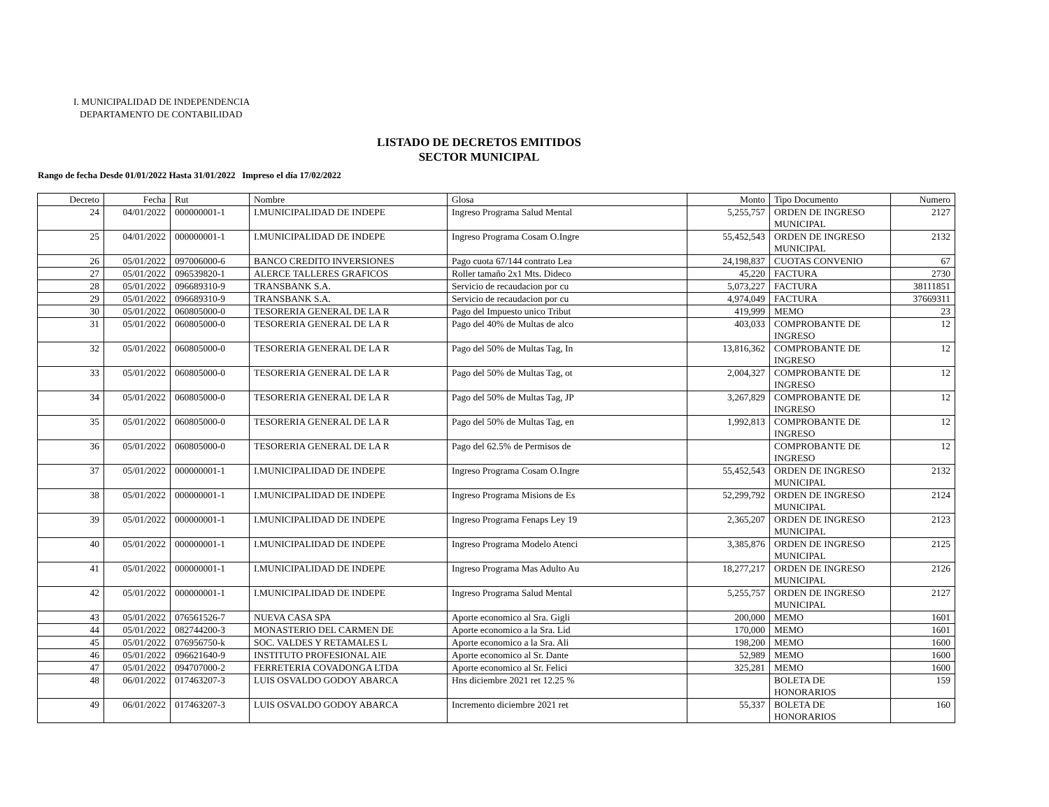I. MUNICIPALIDAD DE INDEPENDENCIA
DEPARTAMENTO DE CONTABILIDAD
LISTADO DE DECRETOS EMITIDOS
SECTOR MUNICIPAL
Rango de fecha Desde 01/01/2022 Hasta 31/01/2022 Impreso el día 17/02/2022
| Decreto | Fecha | Rut | Nombre | Glosa | Monto | Tipo Documento | Numero |
| --- | --- | --- | --- | --- | --- | --- | --- |
| 24 | 04/01/2022 | 000000001-1 | I.MUNICIPALIDAD DE INDEPE | Ingreso Programa Salud Mental | 5,255,757 | ORDEN DE INGRESO MUNICIPAL | 2127 |
| 25 | 04/01/2022 | 000000001-1 | I.MUNICIPALIDAD DE INDEPE | Ingreso Programa Cosam O.Ingre | 55,452,543 | ORDEN DE INGRESO MUNICIPAL | 2132 |
| 26 | 05/01/2022 | 097006000-6 | BANCO CREDITO INVERSIONES | Pago cuota 67/144 contrato Lea | 24,198,837 | CUOTAS CONVENIO | 67 |
| 27 | 05/01/2022 | 096539820-1 | ALERCE TALLERES GRAFICOS | Roller tamaño 2x1 Mts. Dideco | 45,220 | FACTURA | 2730 |
| 28 | 05/01/2022 | 096689310-9 | TRANSBANK S.A. | Servicio de recaudacion por cu | 5,073,227 | FACTURA | 38111851 |
| 29 | 05/01/2022 | 096689310-9 | TRANSBANK S.A. | Servicio de recaudacion por cu | 4,974,049 | FACTURA | 37669311 |
| 30 | 05/01/2022 | 060805000-0 | TESORERIA GENERAL DE LA R | Pago del Impuesto unico Tribut | 419,999 | MEMO | 23 |
| 31 | 05/01/2022 | 060805000-0 | TESORERIA GENERAL DE LA R | Pago del 40% de Multas de alco | 403,033 | COMPROBANTE DE INGRESO | 12 |
| 32 | 05/01/2022 | 060805000-0 | TESORERIA GENERAL DE LA R | Pago del 50% de Multas Tag, In | 13,816,362 | COMPROBANTE DE INGRESO | 12 |
| 33 | 05/01/2022 | 060805000-0 | TESORERIA GENERAL DE LA R | Pago del 50% de Multas Tag, ot | 2,004,327 | COMPROBANTE DE INGRESO | 12 |
| 34 | 05/01/2022 | 060805000-0 | TESORERIA GENERAL DE LA R | Pago del 50% de Multas Tag, JP | 3,267,829 | COMPROBANTE DE INGRESO | 12 |
| 35 | 05/01/2022 | 060805000-0 | TESORERIA GENERAL DE LA R | Pago del 50% de Multas Tag, en | 1,992,813 | COMPROBANTE DE INGRESO | 12 |
| 36 | 05/01/2022 | 060805000-0 | TESORERIA GENERAL DE LA R | Pago del 62.5% de Permisos de | | COMPROBANTE DE INGRESO | 12 |
| 37 | 05/01/2022 | 000000001-1 | I.MUNICIPALIDAD DE INDEPE | Ingreso Programa Cosam O.Ingre | 55,452,543 | ORDEN DE INGRESO MUNICIPAL | 2132 |
| 38 | 05/01/2022 | 000000001-1 | I.MUNICIPALIDAD DE INDEPE | Ingreso Programa Misions de Es | 52,299,792 | ORDEN DE INGRESO MUNICIPAL | 2124 |
| 39 | 05/01/2022 | 000000001-1 | I.MUNICIPALIDAD DE INDEPE | Ingreso Programa Fenaps Ley 19 | 2,365,207 | ORDEN DE INGRESO MUNICIPAL | 2123 |
| 40 | 05/01/2022 | 000000001-1 | I.MUNICIPALIDAD DE INDEPE | Ingreso Programa Modelo Atenci | 3,385,876 | ORDEN DE INGRESO MUNICIPAL | 2125 |
| 41 | 05/01/2022 | 000000001-1 | I.MUNICIPALIDAD DE INDEPE | Ingreso Programa Mas Adulto Au | 18,277,217 | ORDEN DE INGRESO MUNICIPAL | 2126 |
| 42 | 05/01/2022 | 000000001-1 | I.MUNICIPALIDAD DE INDEPE | Ingreso Programa Salud Mental | 5,255,757 | ORDEN DE INGRESO MUNICIPAL | 2127 |
| 43 | 05/01/2022 | 076561526-7 | NUEVA CASA SPA | Aporte economico al Sra. Gigli | 200,000 | MEMO | 1601 |
| 44 | 05/01/2022 | 082744200-3 | MONASTERIO DEL CARMEN DE | Aporte economico a la Sra. Lid | 170,000 | MEMO | 1601 |
| 45 | 05/01/2022 | 076956750-k | SOC. VALDES Y RETAMALES L | Aporte economico a la Sra. Ali | 198,200 | MEMO | 1600 |
| 46 | 05/01/2022 | 096621640-9 | INSTITUTO PROFESIONAL AIE | Aporte economico al Sr. Dante | 52,989 | MEMO | 1600 |
| 47 | 05/01/2022 | 094707000-2 | FERRETERIA COVADONGA LTDA | Aporte economico al Sr. Felici | 325,281 | MEMO | 1600 |
| 48 | 06/01/2022 | 017463207-3 | LUIS OSVALDO GODOY ABARCA | Hns diciembre 2021 ret 12.25 % | | BOLETA DE HONORARIOS | 159 |
| 49 | 06/01/2022 | 017463207-3 | LUIS OSVALDO GODOY ABARCA | Incremento diciembre 2021 ret | 55,337 | BOLETA DE HONORARIOS | 160 |